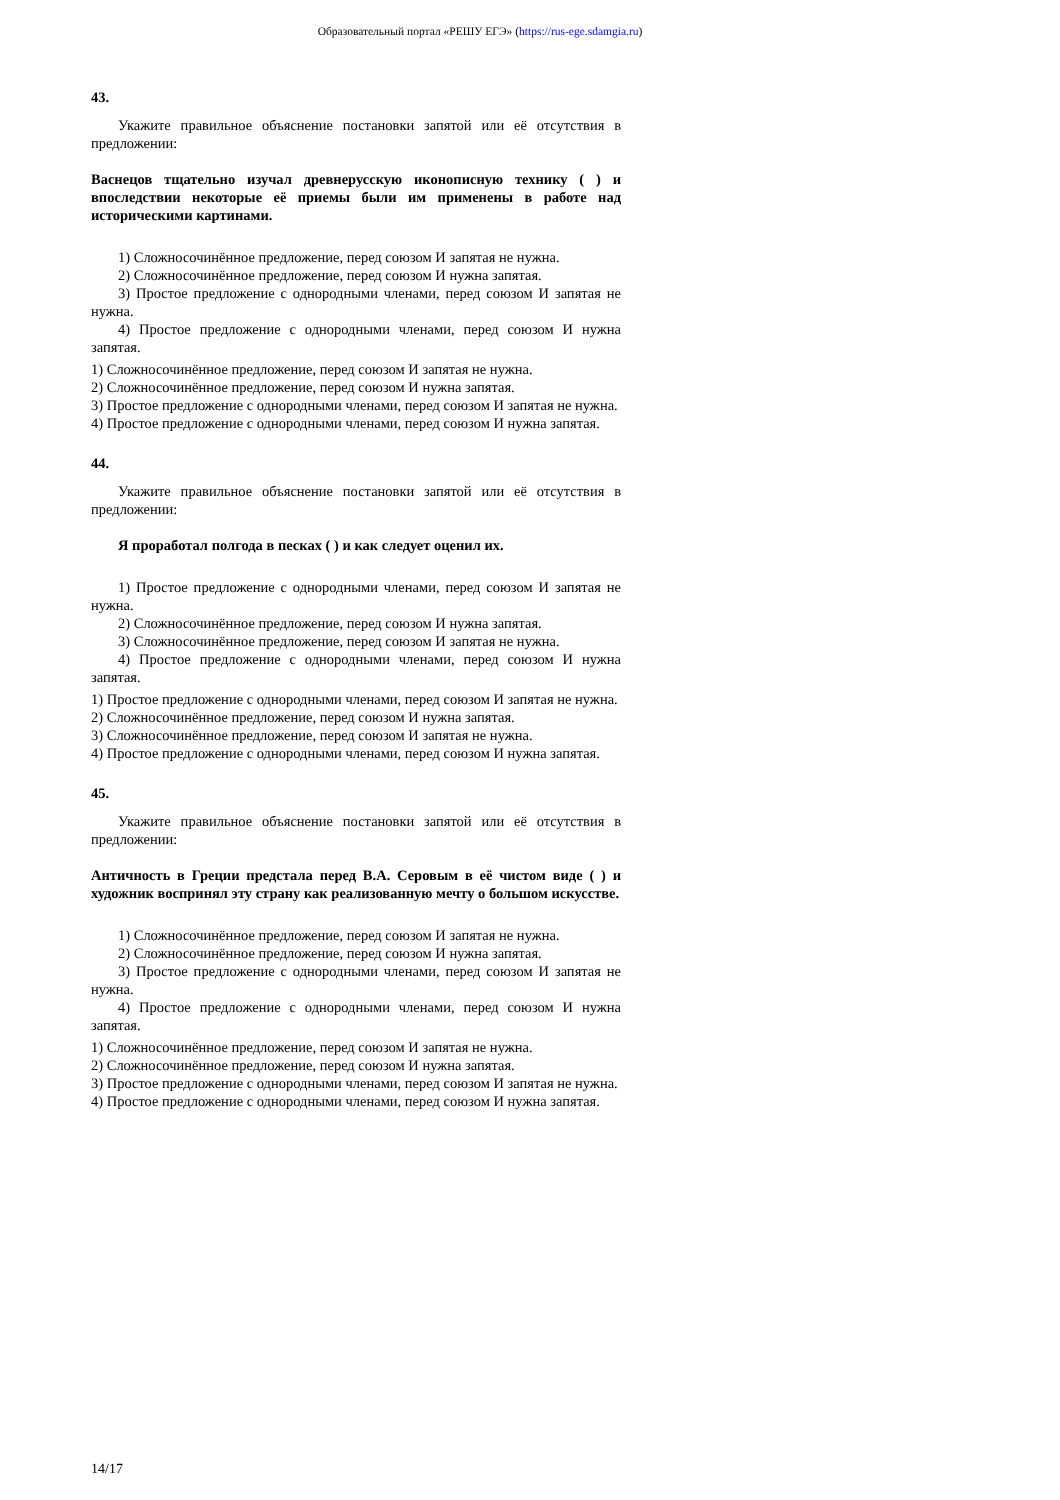Образовательный портал «РЕШУ ЕГЭ» (https://rus-ege.sdamgia.ru)
43.
Укажите правильное объяснение постановки запятой или её отсутствия в предложении:
Васнецов тщательно изучал древнерусскую иконописную технику ( ) и впоследствии некоторые её приемы были им применены в работе над историческими картинами.
1) Сложносочинённое предложение, перед союзом И запятая не нужна.
2) Сложносочинённое предложение, перед союзом И нужна запятая.
3) Простое предложение с однородными членами, перед союзом И запятая не нужна.
4) Простое предложение с однородными членами, перед союзом И нужна запятая.
1) Сложносочинённое предложение, перед союзом И запятая не нужна.
2) Сложносочинённое предложение, перед союзом И нужна запятая.
3) Простое предложение с однородными членами, перед союзом И запятая не нужна.
4) Простое предложение с однородными членами, перед союзом И нужна запятая.
44.
Укажите правильное объяснение постановки запятой или её отсутствия в предложении:
Я проработал полгода в песках ( ) и как следует оценил их.
1) Простое предложение с однородными членами, перед союзом И запятая не нужна.
2) Сложносочинённое предложение, перед союзом И нужна запятая.
3) Сложносочинённое предложение, перед союзом И запятая не нужна.
4) Простое предложение с однородными членами, перед союзом И нужна запятая.
1) Простое предложение с однородными членами, перед союзом И запятая не нужна.
2) Сложносочинённое предложение, перед союзом И нужна запятая.
3) Сложносочинённое предложение, перед союзом И запятая не нужна.
4) Простое предложение с однородными членами, перед союзом И нужна запятая.
45.
Укажите правильное объяснение постановки запятой или её отсутствия в предложении:
Античность в Греции предстала перед В.А. Серовым в её чистом виде ( ) и художник воспринял эту страну как реализованную мечту о большом искусстве.
1) Сложносочинённое предложение, перед союзом И запятая не нужна.
2) Сложносочинённое предложение, перед союзом И нужна запятая.
3) Простое предложение с однородными членами, перед союзом И запятая не нужна.
4) Простое предложение с однородными членами, перед союзом И нужна запятая.
1) Сложносочинённое предложение, перед союзом И запятая не нужна.
2) Сложносочинённое предложение, перед союзом И нужна запятая.
3) Простое предложение с однородными членами, перед союзом И запятая не нужна.
4) Простое предложение с однородными членами, перед союзом И нужна запятая.
14/17